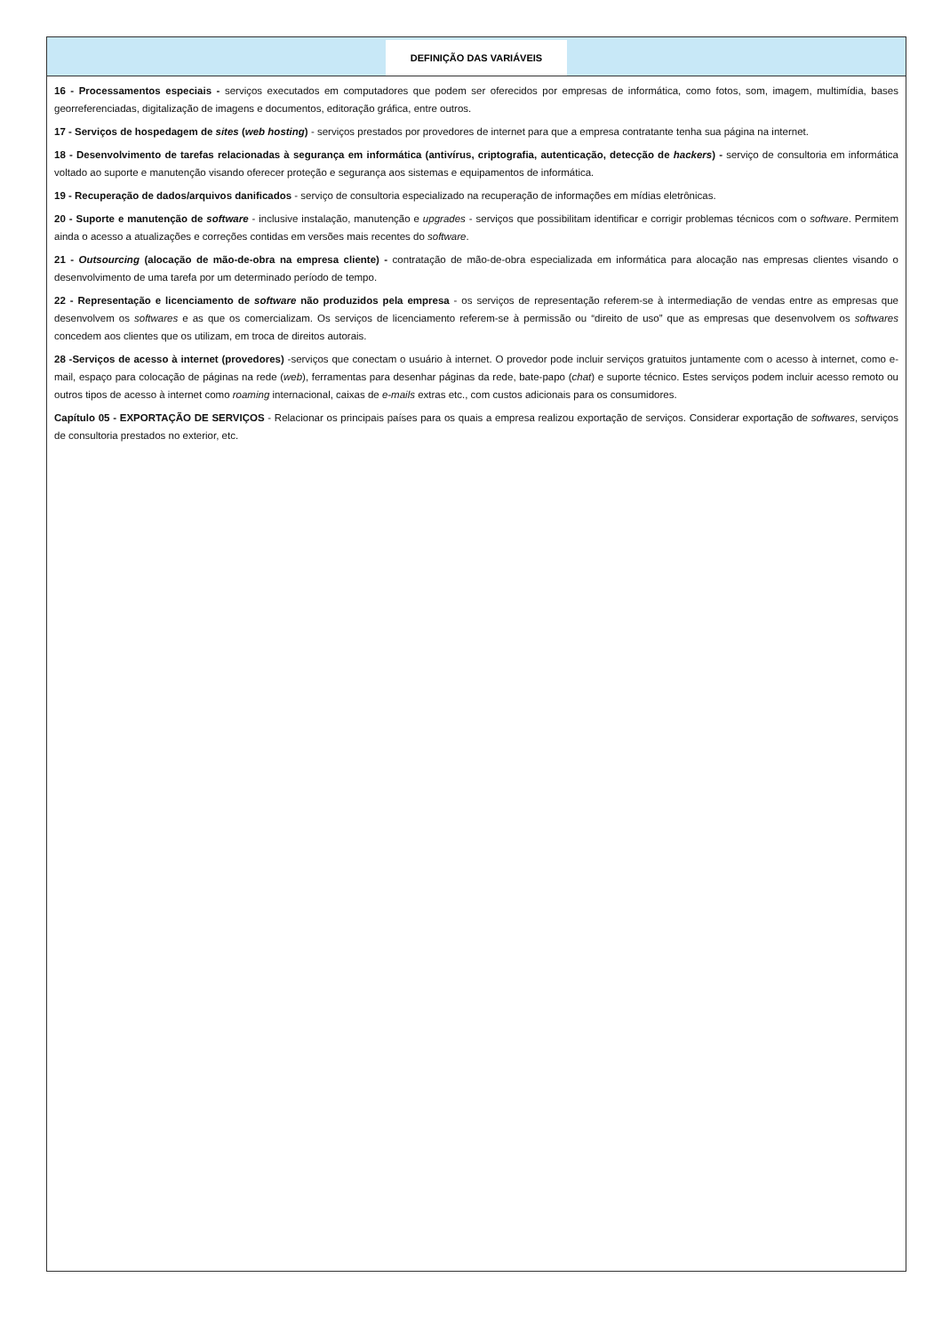DEFINIÇÃO DAS VARIÁVEIS
16 - Processamentos especiais - serviços executados em computadores que podem ser oferecidos por empresas de informática, como fotos, som, imagem, multimídia, bases georreferenciadas, digitalização de imagens e documentos, editoração gráfica, entre outros.
17 - Serviços de hospedagem de sites (web hosting) - serviços prestados por provedores de internet para que a empresa contratante tenha sua página na internet.
18 - Desenvolvimento de tarefas relacionadas à segurança em informática (antivírus, criptografia, autenticação, detecção de hackers) - serviço de consultoria em informática voltado ao suporte e manutenção visando oferecer proteção e segurança aos sistemas e equipamentos de informática.
19 - Recuperação de dados/arquivos danificados - serviço de consultoria especializado na recuperação de informações em mídias eletrônicas.
20 - Suporte e manutenção de software - inclusive instalação, manutenção e upgrades - serviços que possibilitam identificar e corrigir problemas técnicos com o software. Permitem ainda o acesso a atualizações e correções contidas em versões mais recentes do software.
21 - Outsourcing (alocação de mão-de-obra na empresa cliente) - contratação de mão-de-obra especializada em informática para alocação nas empresas clientes visando o desenvolvimento de uma tarefa por um determinado período de tempo.
22 - Representação e licenciamento de software não produzidos pela empresa - os serviços de representação referem-se à intermediação de vendas entre as empresas que desenvolvem os softwares e as que os comercializam. Os serviços de licenciamento referem-se à permissão ou “direito de uso” que as empresas que desenvolvem os softwares concedem aos clientes que os utilizam, em troca de direitos autorais.
28 -Serviços de acesso à internet (provedores) -serviços que conectam o usuário à internet. O provedor pode incluir serviços gratuitos juntamente com o acesso à internet, como e-mail, espaço para colocação de páginas na rede (web), ferramentas para desenhar páginas da rede, bate-papo (chat) e suporte técnico. Estes serviços podem incluir acesso remoto ou outros tipos de acesso à internet como roaming internacional, caixas de e-mails extras etc., com custos adicionais para os consumidores.
Capítulo 05 - EXPORTAÇÃO DE SERVIÇOS - Relacionar os principais países para os quais a empresa realizou exportação de serviços. Considerar exportação de softwares, serviços de consultoria prestados no exterior, etc.